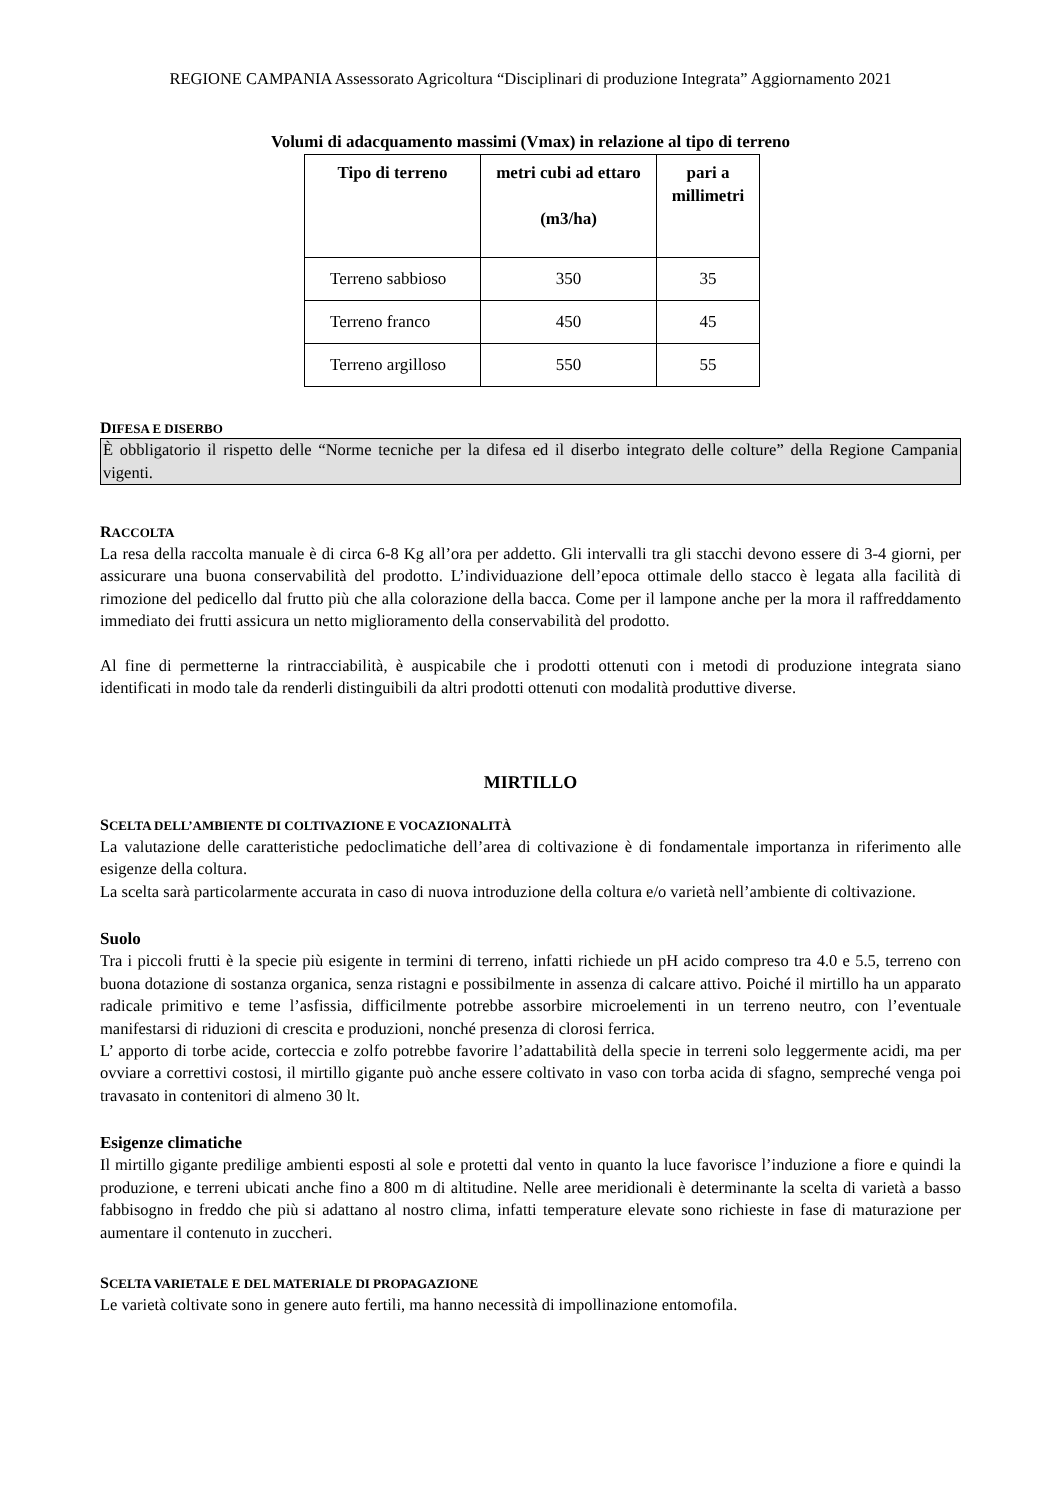REGIONE CAMPANIA Assessorato Agricoltura “Disciplinari di produzione Integrata” Aggiornamento 2021
Volumi di adacquamento massimi (Vmax) in relazione al tipo di terreno
| Tipo di terreno | metri cubi ad ettaro (m3/ha) | pari a millimetri |
| --- | --- | --- |
| Terreno sabbioso | 350 | 35 |
| Terreno franco | 450 | 45 |
| Terreno argilloso | 550 | 55 |
DIFESA E DISERBO
È obbligatorio il rispetto delle “Norme tecniche per la difesa ed il diserbo integrato delle colture” della Regione Campania vigenti.
RACCOLTA
La resa della raccolta manuale è di circa 6-8 Kg all’ora per addetto. Gli intervalli tra gli stacchi devono essere di 3-4 giorni, per assicurare una buona conservabilità del prodotto. L’individuazione dell’epoca ottimale dello stacco è legata alla facilità di rimozione del pedicello dal frutto più che alla colorazione della bacca. Come per il lampone anche per la mora il raffreddamento immediato dei frutti assicura un netto miglioramento della conservabilità del prodotto.
Al fine di permetterne la rintracciabilità, è auspicabile che i prodotti ottenuti con i metodi di produzione integrata siano identificati in modo tale da renderli distinguibili da altri prodotti ottenuti con modalità produttive diverse.
MIRTILLO
SCELTA DELL’AMBIENTE DI COLTIVAZIONE E VOCAZIONALITÀ
La valutazione delle caratteristiche pedoclimatiche dell’area di coltivazione è di fondamentale importanza in riferimento alle esigenze della coltura.
La scelta sarà particolarmente accurata in caso di nuova introduzione della coltura e/o varietà nell’ambiente di coltivazione.
Suolo
Tra i piccoli frutti è la specie più esigente in termini di terreno, infatti richiede un pH acido compreso tra 4.0 e 5.5, terreno con buona dotazione di sostanza organica, senza ristagni e possibilmente in assenza di calcare attivo. Poiché il mirtillo ha un apparato radicale primitivo e teme l’asfissia, difficilmente potrebbe assorbire microelementi in un terreno neutro, con l’eventuale manifestarsi di riduzioni di crescita e produzioni, nonché presenza di clorosi ferrica.
L’ apporto di torbe acide, corteccia e zolfo potrebbe favorire l’adattabilità della specie in terreni solo leggermente acidi, ma per ovviare a correttivi costosi, il mirtillo gigante può anche essere coltivato in vaso con torba acida di sfagno, sempreché venga poi travasato in contenitori di almeno 30 lt.
Esigenze climatiche
Il mirtillo gigante predilige ambienti esposti al sole e protetti dal vento in quanto la luce favorisce l’induzione a fiore e quindi la produzione, e terreni ubicati anche fino a 800 m di altitudine. Nelle aree meridionali è determinante la scelta di varietà a basso fabbisogno in freddo che più si adattano al nostro clima, infatti temperature elevate sono richieste in fase di maturazione per aumentare il contenuto in zuccheri.
SCELTA VARIETALE E DEL MATERIALE DI PROPAGAZIONE
Le varietà coltivate sono in genere auto fertili, ma hanno necessità di impollinazione entomofila.